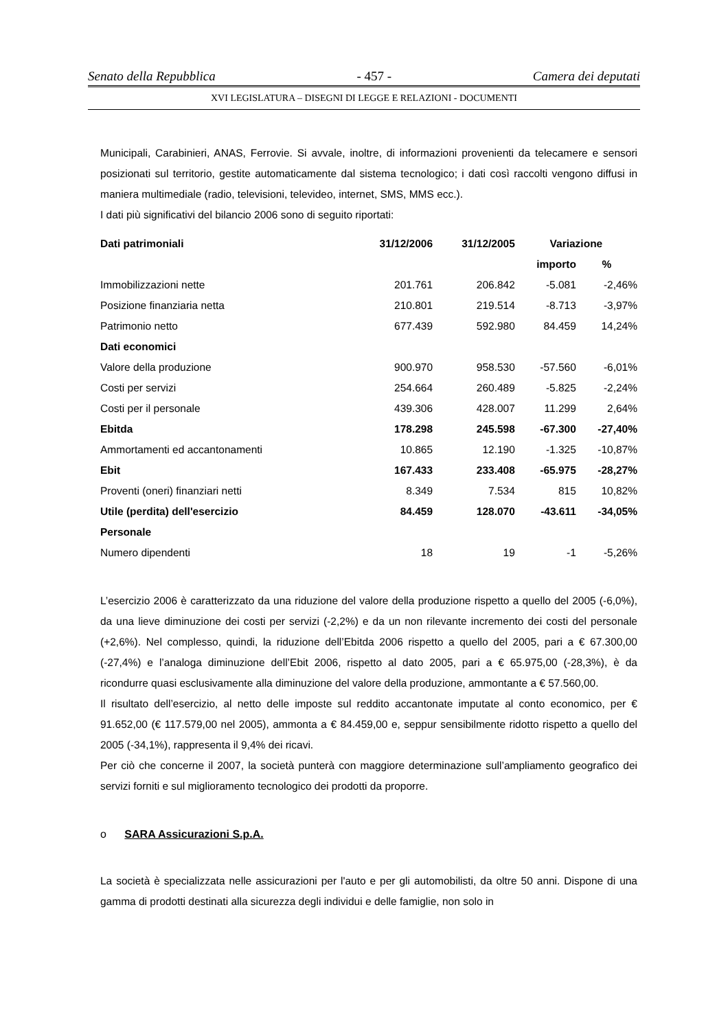Senato della Repubblica - 457 - Camera dei deputati
XVI LEGISLATURA – DISEGNI DI LEGGE E RELAZIONI - DOCUMENTI
Municipali, Carabinieri, ANAS, Ferrovie. Si avvale, inoltre, di informazioni provenienti da telecamere e sensori posizionati sul territorio, gestite automaticamente dal sistema tecnologico; i dati così raccolti vengono diffusi in maniera multimediale (radio, televisioni, televideo, internet, SMS, MMS ecc.).
I dati più significativi del bilancio 2006 sono di seguito riportati:
| Dati patrimoniali | 31/12/2006 | 31/12/2005 | Variazione | |
| --- | --- | --- | --- | --- |
| | | | importo | % |
| Immobilizzazioni nette | 201.761 | 206.842 | -5.081 | -2,46% |
| Posizione finanziaria netta | 210.801 | 219.514 | -8.713 | -3,97% |
| Patrimonio netto | 677.439 | 592.980 | 84.459 | 14,24% |
| Dati economici | | | | |
| Valore della produzione | 900.970 | 958.530 | -57.560 | -6,01% |
| Costi per servizi | 254.664 | 260.489 | -5.825 | -2,24% |
| Costi per il personale | 439.306 | 428.007 | 11.299 | 2,64% |
| Ebitda | 178.298 | 245.598 | -67.300 | -27,40% |
| Ammortamenti ed accantonamenti | 10.865 | 12.190 | -1.325 | -10,87% |
| Ebit | 167.433 | 233.408 | -65.975 | -28,27% |
| Proventi (oneri) finanziari netti | 8.349 | 7.534 | 815 | 10,82% |
| Utile (perdita) dell'esercizio | 84.459 | 128.070 | -43.611 | -34,05% |
| Personale | | | | |
| Numero dipendenti | 18 | 19 | -1 | -5,26% |
L’esercizio 2006 è caratterizzato da una riduzione del valore della produzione rispetto a quello del 2005 (-6,0%), da una lieve diminuzione dei costi per servizi (-2,2%) e da un non rilevante incremento dei costi del personale (+2,6%). Nel complesso, quindi, la riduzione dell’Ebitda 2006 rispetto a quello del 2005, pari a € 67.300,00 (-27,4%) e l’analoga diminuzione dell’Ebit 2006, rispetto al dato 2005, pari a € 65.975,00 (-28,3%), è da ricondurre quasi esclusivamente alla diminuzione del valore della produzione, ammontante a € 57.560,00.
Il risultato dell’esercizio, al netto delle imposte sul reddito accantonate imputate al conto economico, per € 91.652,00 (€ 117.579,00 nel 2005), ammonta a € 84.459,00 e, seppur sensibilmente ridotto rispetto a quello del 2005 (-34,1%), rappresenta il 9,4% dei ricavi.
Per ciò che concerne il 2007, la società punterà con maggiore determinazione sull’ampliamento geografico dei servizi forniti e sul miglioramento tecnologico dei prodotti da proporre.
o SARA Assicurazioni S.p.A.
La società è specializzata nelle assicurazioni per l'auto e per gli automobilisti, da oltre 50 anni. Dispone di una gamma di prodotti destinati alla sicurezza degli individui e delle famiglie, non solo in